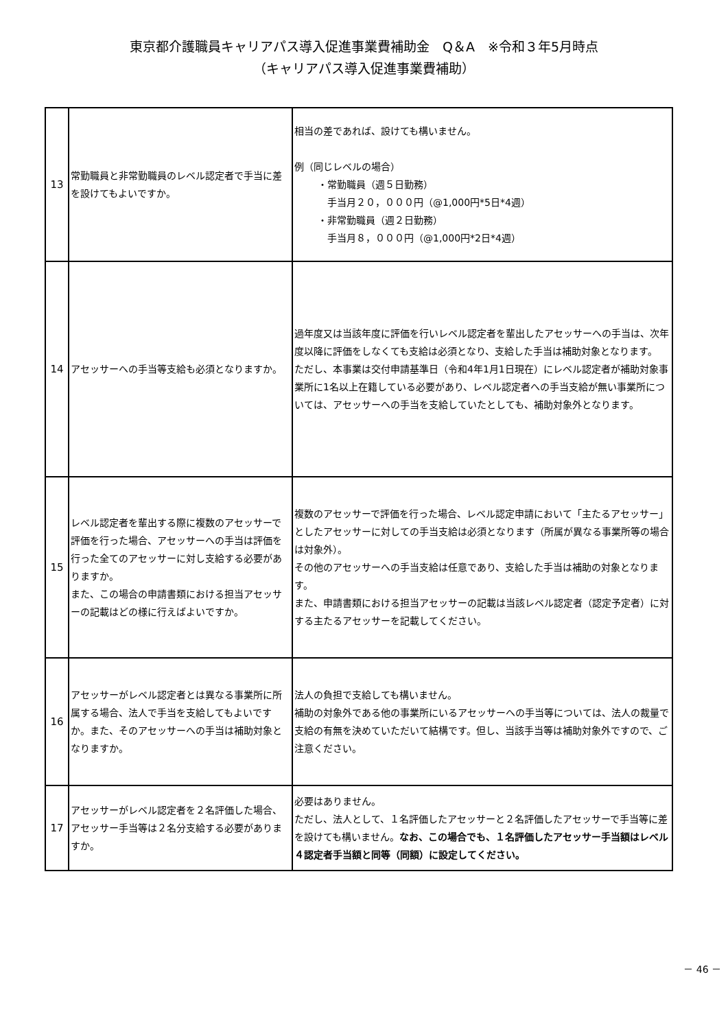東京都介護職員キャリアパス導入促進事業費補助金　Q＆A　※令和３年5月時点
（キャリアパス導入促進事業費補助）
| 13 | 常勤職員と非常勤職員のレベル認定者で手当に差を設けてもよいですか。 | 相当の差であれば、設けても構いません。 例（同じレベルの場合） ・常勤職員（週５日勤務） 手当月２０，０００円（@1,000円*5日*4週） ・非常勤職員（週２日勤務） 手当月８，０００円（@1,000円*2日*4週） |
| 14 | アセッサーへの手当等支給も必須となりますか。 | 過年度又は当該年度に評価を行いレベル認定者を輩出したアセッサーへの手当は、次年度以降に評価をしなくても支給は必須となり、支給した手当は補助対象となります。 ただし、本事業は交付申請基準日（令和4年1月1日現在）にレベル認定者が補助対象事業所に1名以上在籍している必要があり、レベル認定者への手当支給が無い事業所については、アセッサーへの手当を支給していたとしても、補助対象外となります。 |
| 15 | レベル認定者を輩出する際に複数のアセッサーで評価を行った場合、アセッサーへの手当は評価を行った全てのアセッサーに対し支給する必要がありますか。 また、この場合の申請書類における担当アセッサーの記載はどの様に行えばよいですか。 | 複数のアセッサーで評価を行った場合、レベル認定申請において「主たるアセッサー」としたアセッサーに対しての手当支給は必須となります（所属が異なる事業所等の場合は対象外）。 その他のアセッサーへの手当支給は任意であり、支給した手当は補助の対象となります。 また、申請書類における担当アセッサーの記載は当該レベル認定者（認定予定者）に対する主たるアセッサーを記載してください。 |
| 16 | アセッサーがレベル認定者とは異なる事業所に所属する場合、法人で手当を支給してもよいですか。また、そのアセッサーへの手当は補助対象となりますか。 | 法人の負担で支給しても構いません。 補助の対象外である他の事業所にいるアセッサーへの手当等については、法人の裁量で支給の有無を決めていただいて結構です。但し、当該手当等は補助対象外ですので、ご注意ください。 |
| 17 | アセッサーがレベル認定者を２名評価した場合、アセッサー手当等は２名分支給する必要がありますか。 | 必要はありません。 ただし、法人として、１名評価したアセッサーと２名評価したアセッサーで手当等に差を設けても構いません。 なお、この場合でも、１名評価したアセッサー手当額はレベル４認定者手当額と同等（同額）に設定してください。 |
－ 46 －